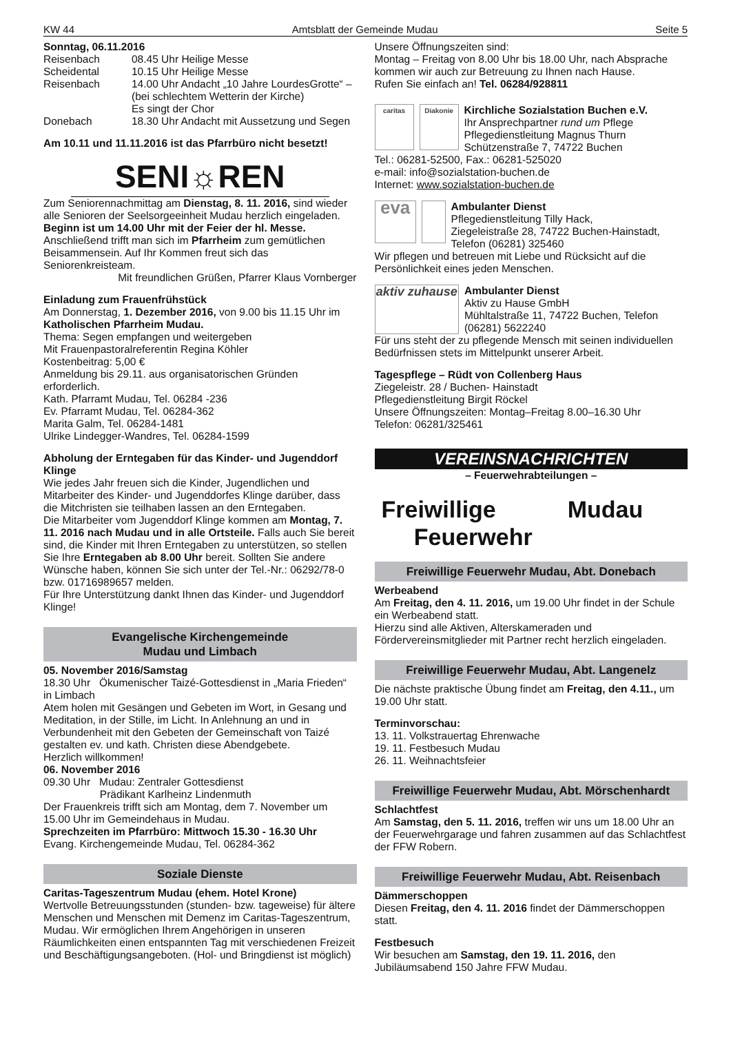KW 44 Amtsblatt der Gemeinde Mudau Seite 5
Sonntag, 06.11.2016
Reisenbach 08.45 Uhr Heilige Messe
Scheidental 10.15 Uhr Heilige Messe
Reisenbach 14.00 Uhr Andacht „10 Jahre LourdesGrotte“ – (bei schlechtem Wetterin der Kirche)
Es singt der Chor
Donebach 18.30 Uhr Andacht mit Aussetzung und Segen
Am 10.11 und 11.11.2016 ist das Pfarrbüro nicht besetzt!
SENI☼REN
Zum Seniorennachmittag am Dienstag, 8. 11. 2016, sind wieder alle Senioren der Seelsorgeeinheit Mudau herzlich eingeladen. Beginn ist um 14.00 Uhr mit der Feier der hl. Messe. Anschließend trifft man sich im Pfarrheim zum gemütlichen Beisammensein. Auf Ihr Kommen freut sich das Seniorenkreisteam.
Mit freundlichen Grüßen, Pfarrer Klaus Vornberger
Einladung zum Frauenfrühstück
Am Donnerstag, 1. Dezember 2016, von 9.00 bis 11.15 Uhr im Katholischen Pfarrheim Mudau.
Thema: Segen empfangen und weitergeben
Mit Frauenpastoralreferentin Regina Köhler
Kostenbeitrag: 5,00 €
Anmeldung bis 29.11. aus organisatorischen Gründen erforderlich.
Kath. Pfarramt Mudau, Tel. 06284 -236
Ev. Pfarramt Mudau, Tel. 06284-362
Marita Galm, Tel. 06284-1481
Ulrike Lindegger-Wandres, Tel. 06284-1599
Abholung der Erntegaben für das Kinder- und Jugenddorf Klinge
Wie jedes Jahr freuen sich die Kinder, Jugendlichen und Mitarbeiter des Kinder- und Jugenddorfes Klinge darüber, dass die Mitchristen sie teilhaben lassen an den Erntegaben.
Die Mitarbeiter vom Jugenddorf Klinge kommen am Montag, 7. 11. 2016 nach Mudau und in alle Ortsteile. Falls auch Sie bereit sind, die Kinder mit Ihren Erntegaben zu unterstützen, so stellen Sie Ihre Erntegaben ab 8.00 Uhr bereit. Sollten Sie andere Wünsche haben, können Sie sich unter der Tel.-Nr.: 06292/78-0 bzw. 01716989657 melden.
Für Ihre Unterstützung dankt Ihnen das Kinder- und Jugenddorf Klinge!
Evangelische Kirchengemeinde
Mudau und Limbach
05. November 2016/Samstag
18.30 Uhr Ökumenischer Taizé-Gottesdienst in „Maria Frieden“ in Limbach
Atem holen mit Gesängen und Gebeten im Wort, in Gesang und Meditation, in der Stille, im Licht. In Anlehnung an und in Verbundenheit mit den Gebeten der Gemeinschaft von Taizé gestalten ev. und kath. Christen diese Abendgebete.
Herzlich willkommen!
06. November 2016
09.30 Uhr Mudau: Zentraler Gottesdienst
Prädikant Karlheinz Lindenmuth
Der Frauenkreis trifft sich am Montag, dem 7. November um 15.00 Uhr im Gemeindehaus in Mudau.
Sprechzeiten im Pfarrbüro: Mittwoch 15.30 - 16.30 Uhr
Evang. Kirchengemeinde Mudau, Tel. 06284-362
Soziale Dienste
Caritas-Tageszentrum Mudau (ehem. Hotel Krone)
Wertvolle Betreuungsstunden (stunden- bzw. tageweise) für ältere Menschen und Menschen mit Demenz im Caritas-Tageszentrum, Mudau. Wir ermöglichen Ihrem Angehörigen in unseren Räumlichkeiten einen entspannten Tag mit verschiedenen Freizeit und Beschäftigungsangeboten. (Hol- und Bringdienst ist möglich)
Unsere Öffnungszeiten sind:
Montag – Freitag von 8.00 Uhr bis 18.00 Uhr, nach Absprache kommen wir auch zur Betreuung zu Ihnen nach Hause.
Rufen Sie einfach an! Tel. 06284/928811
caritas Diakonie
Kirchliche Sozialstation Buchen e.V.
Ihr Ansprechpartner rund um Pflege
Pflegedienstleitung Magnus Thurn
Schützenstraße 7, 74722 Buchen
Tel.: 06281-52500, Fax.: 06281-525020
e-mail: info@sozialstation-buchen.de
Internet: www.sozialstation-buchen.de
eva
Ambulanter Dienst
Pflegedienstleitung Tilly Hack,
Ziegeleistraße 28, 74722 Buchen-Hainstadt, Telefon (06281) 325460
Wir pflegen und betreuen mit Liebe und Rücksicht auf die Persönlichkeit eines jeden Menschen.
aktiv zuhause
Ambulanter Dienst
Aktiv zu Hause GmbH
Mühltalstraße 11, 74722 Buchen, Telefon (06281) 5622240
Für uns steht der zu pflegende Mensch mit seinen individuellen Bedürfnissen stets im Mittelpunkt unserer Arbeit.
Tagespflege – Rüdt von Collenberg Haus
Ziegeleistr. 28 / Buchen- Hainstadt
Pflegedienstleitung Birgit Röckel
Unsere Öffnungszeiten: Montag–Freitag 8.00–16.30 Uhr
Telefon: 06281/325461
VEREINSNACHRICHTEN
– Feuerwehrabteilungen –
Freiwillige Mudau
Feuerwehr
Freiwillige Feuerwehr Mudau, Abt. Donebach
Werbeabend
Am Freitag, den 4. 11. 2016, um 19.00 Uhr findet in der Schule ein Werbeabend statt.
Hierzu sind alle Aktiven, Alterskameraden und Fördervereinsmitglieder mit Partner recht herzlich eingeladen.
Freiwillige Feuerwehr Mudau, Abt. Langenelz
Die nächste praktische Übung findet am Freitag, den 4.11., um 19.00 Uhr statt.
Terminvorschau:
13. 11. Volkstrauertag Ehrenwache
19. 11. Festbesuch Mudau
26. 11. Weihnachtsfeier
Freiwillige Feuerwehr Mudau, Abt. Mörschenhardt
Schlachtfest
Am Samstag, den 5. 11. 2016, treffen wir uns um 18.00 Uhr an der Feuerwehrgarage und fahren zusammen auf das Schlachtfest der FFW Robern.
Freiwillige Feuerwehr Mudau, Abt. Reisenbach
Dämmerschoppen
Diesen Freitag, den 4. 11. 2016 findet der Dämmerschoppen statt.
Festbesuch
Wir besuchen am Samstag, den 19. 11. 2016, den Jubiläumsabend 150 Jahre FFW Mudau.